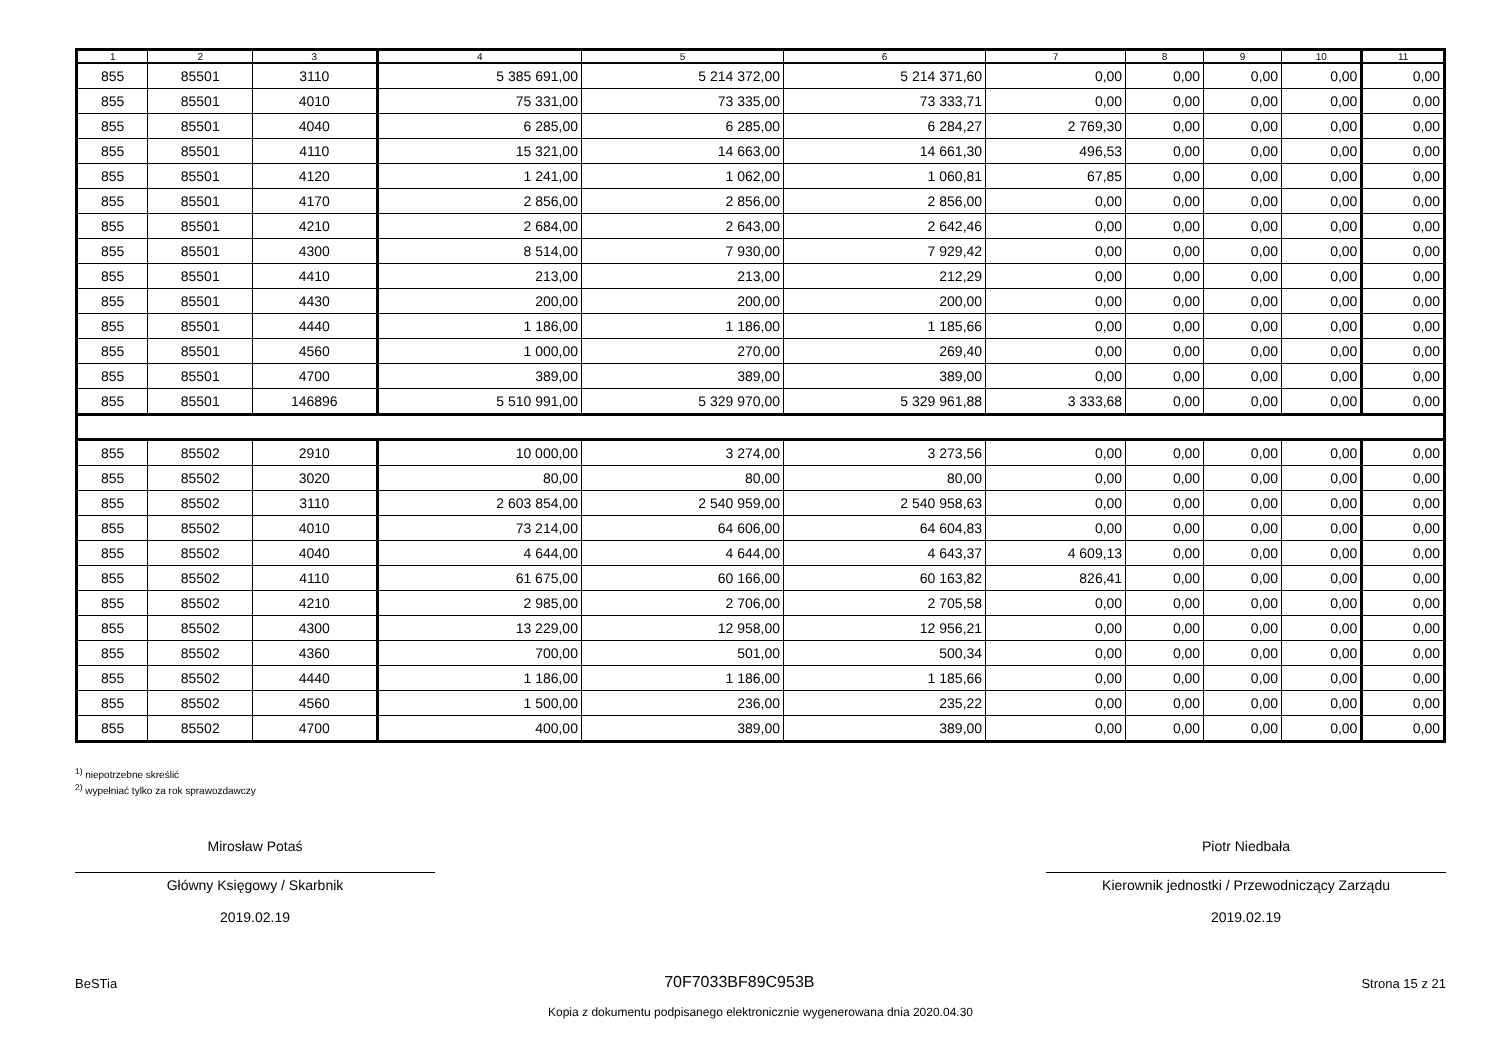| 1 | 2 | 3 | 4 | 5 | 6 | 7 | 8 | 9 | 10 | 11 |
| --- | --- | --- | --- | --- | --- | --- | --- | --- | --- | --- |
| 855 | 85501 | 3110 | 5 385 691,00 | 5 214 372,00 | 5 214 371,60 | 0,00 | 0,00 | 0,00 | 0,00 | 0,00 |
| 855 | 85501 | 4010 | 75 331,00 | 73 335,00 | 73 333,71 | 0,00 | 0,00 | 0,00 | 0,00 | 0,00 |
| 855 | 85501 | 4040 | 6 285,00 | 6 285,00 | 6 284,27 | 2 769,30 | 0,00 | 0,00 | 0,00 | 0,00 |
| 855 | 85501 | 4110 | 15 321,00 | 14 663,00 | 14 661,30 | 496,53 | 0,00 | 0,00 | 0,00 | 0,00 |
| 855 | 85501 | 4120 | 1 241,00 | 1 062,00 | 1 060,81 | 67,85 | 0,00 | 0,00 | 0,00 | 0,00 |
| 855 | 85501 | 4170 | 2 856,00 | 2 856,00 | 2 856,00 | 0,00 | 0,00 | 0,00 | 0,00 | 0,00 |
| 855 | 85501 | 4210 | 2 684,00 | 2 643,00 | 2 642,46 | 0,00 | 0,00 | 0,00 | 0,00 | 0,00 |
| 855 | 85501 | 4300 | 8 514,00 | 7 930,00 | 7 929,42 | 0,00 | 0,00 | 0,00 | 0,00 | 0,00 |
| 855 | 85501 | 4410 | 213,00 | 213,00 | 212,29 | 0,00 | 0,00 | 0,00 | 0,00 | 0,00 |
| 855 | 85501 | 4430 | 200,00 | 200,00 | 200,00 | 0,00 | 0,00 | 0,00 | 0,00 | 0,00 |
| 855 | 85501 | 4440 | 1 186,00 | 1 186,00 | 1 185,66 | 0,00 | 0,00 | 0,00 | 0,00 | 0,00 |
| 855 | 85501 | 4560 | 1 000,00 | 270,00 | 269,40 | 0,00 | 0,00 | 0,00 | 0,00 | 0,00 |
| 855 | 85501 | 4700 | 389,00 | 389,00 | 389,00 | 0,00 | 0,00 | 0,00 | 0,00 | 0,00 |
| 855 | 85501 | 146896 | 5 510 991,00 | 5 329 970,00 | 5 329 961,88 | 3 333,68 | 0,00 | 0,00 | 0,00 | 0,00 |
| 855 | 85502 | 2910 | 10 000,00 | 3 274,00 | 3 273,56 | 0,00 | 0,00 | 0,00 | 0,00 | 0,00 |
| 855 | 85502 | 3020 | 80,00 | 80,00 | 80,00 | 0,00 | 0,00 | 0,00 | 0,00 | 0,00 |
| 855 | 85502 | 3110 | 2 603 854,00 | 2 540 959,00 | 2 540 958,63 | 0,00 | 0,00 | 0,00 | 0,00 | 0,00 |
| 855 | 85502 | 4010 | 73 214,00 | 64 606,00 | 64 604,83 | 0,00 | 0,00 | 0,00 | 0,00 | 0,00 |
| 855 | 85502 | 4040 | 4 644,00 | 4 644,00 | 4 643,37 | 4 609,13 | 0,00 | 0,00 | 0,00 | 0,00 |
| 855 | 85502 | 4110 | 61 675,00 | 60 166,00 | 60 163,82 | 826,41 | 0,00 | 0,00 | 0,00 | 0,00 |
| 855 | 85502 | 4210 | 2 985,00 | 2 706,00 | 2 705,58 | 0,00 | 0,00 | 0,00 | 0,00 | 0,00 |
| 855 | 85502 | 4300 | 13 229,00 | 12 958,00 | 12 956,21 | 0,00 | 0,00 | 0,00 | 0,00 | 0,00 |
| 855 | 85502 | 4360 | 700,00 | 501,00 | 500,34 | 0,00 | 0,00 | 0,00 | 0,00 | 0,00 |
| 855 | 85502 | 4440 | 1 186,00 | 1 186,00 | 1 185,66 | 0,00 | 0,00 | 0,00 | 0,00 | 0,00 |
| 855 | 85502 | 4560 | 1 500,00 | 236,00 | 235,22 | 0,00 | 0,00 | 0,00 | 0,00 | 0,00 |
| 855 | 85502 | 4700 | 400,00 | 389,00 | 389,00 | 0,00 | 0,00 | 0,00 | 0,00 | 0,00 |
<sup>1)</sup> niepotrzebne skreślić
<sup>2)</sup> wypełniać tylko za rok sprawozdawczy
Mirosław Potaś
Główny Księgowy / Skarbnik
2019.02.19
Piotr Niedbała
Kierownik jednostki / Przewodniczący Zarządu
2019.02.19
BeSTia 70F7033BF89C953B Strona 15 z 21
Kopia z dokumentu podpisanego elektronicznie wygenerowana dnia 2020.04.30